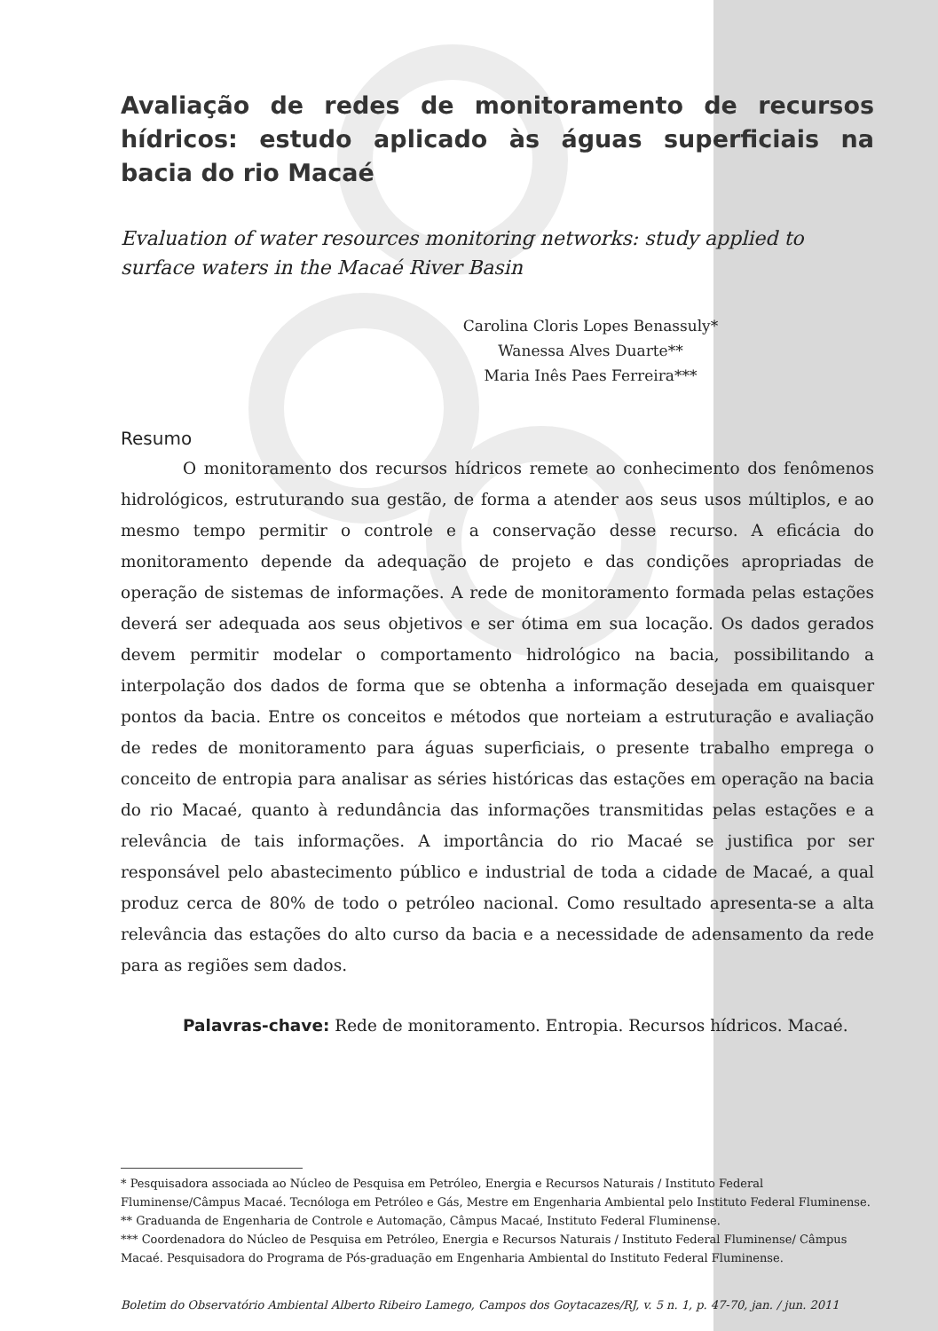Avaliação de redes de monitoramento de recursos hídricos: estudo aplicado às águas superficiais na bacia do rio Macaé
Evaluation of water resources monitoring networks: study applied to surface waters in the Macaé River Basin
Carolina Cloris Lopes Benassuly*
Wanessa Alves Duarte**
Maria Inês Paes Ferreira***
Resumo
O monitoramento dos recursos hídricos remete ao conhecimento dos fenômenos hidrológicos, estruturando sua gestão, de forma a atender aos seus usos múltiplos, e ao mesmo tempo permitir o controle e a conservação desse recurso. A eficácia do monitoramento depende da adequação de projeto e das condições apropriadas de operação de sistemas de informações. A rede de monitoramento formada pelas estações deverá ser adequada aos seus objetivos e ser ótima em sua locação. Os dados gerados devem permitir modelar o comportamento hidrológico na bacia, possibilitando a interpolação dos dados de forma que se obtenha a informação desejada em quaisquer pontos da bacia. Entre os conceitos e métodos que norteiam a estruturação e avaliação de redes de monitoramento para águas superficiais, o presente trabalho emprega o conceito de entropia para analisar as séries históricas das estações em operação na bacia do rio Macaé, quanto à redundância das informações transmitidas pelas estações e a relevância de tais informações. A importância do rio Macaé se justifica por ser responsável pelo abastecimento público e industrial de toda a cidade de Macaé, a qual produz cerca de 80% de todo o petróleo nacional. Como resultado apresenta-se a alta relevância das estações do alto curso da bacia e a necessidade de adensamento da rede para as regiões sem dados.
Palavras-chave: Rede de monitoramento. Entropia. Recursos hídricos. Macaé.
* Pesquisadora associada ao Núcleo de Pesquisa em Petróleo, Energia e Recursos Naturais / Instituto Federal Fluminense/Câmpus Macaé. Tecnóloga em Petróleo e Gás, Mestre em Engenharia Ambiental pelo Instituto Federal Fluminense.
** Graduanda de Engenharia de Controle e Automação, Câmpus Macaé, Instituto Federal Fluminense.
*** Coordenadora do Núcleo de Pesquisa em Petróleo, Energia e Recursos Naturais / Instituto Federal Fluminense/ Câmpus Macaé. Pesquisadora do Programa de Pós-graduação em Engenharia Ambiental do Instituto Federal Fluminense.
Boletim do Observatório Ambiental Alberto Ribeiro Lamego, Campos dos Goytacazes/RJ, v. 5 n. 1, p. 47-70, jan. / jun. 2011